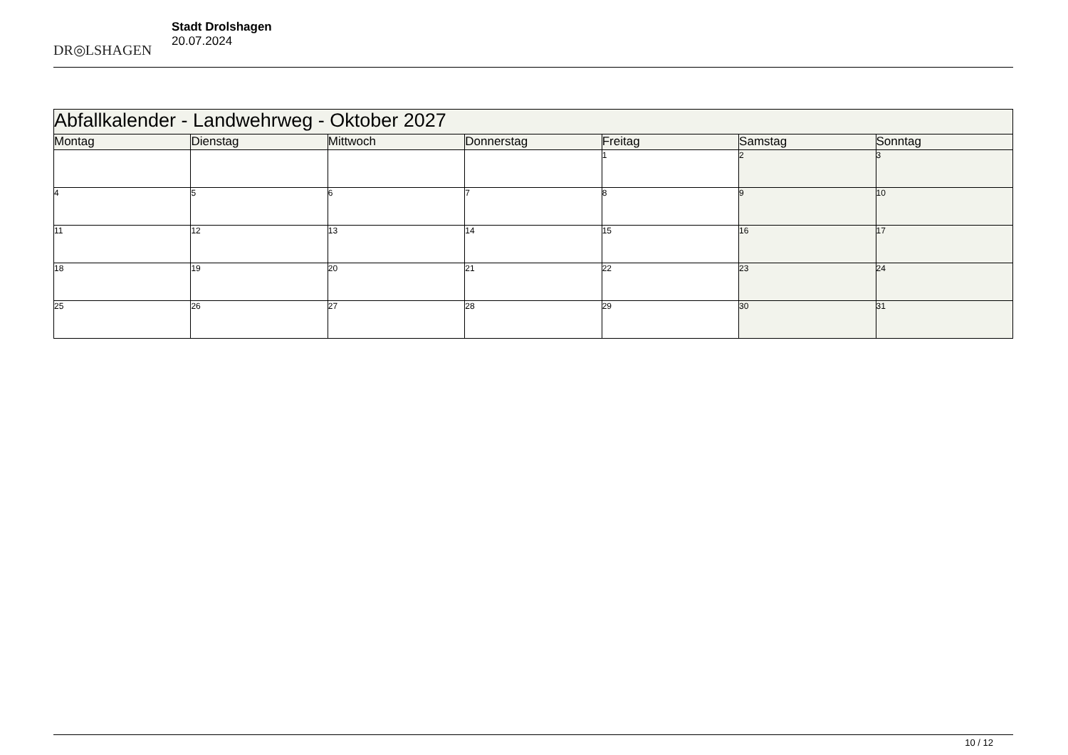DR◎LSHAGEN
Stadt Drolshagen
20.07.2024
| Abfallkalender - Landwehrweg - Oktober 2027 | | | | | | |
| --- | --- | --- | --- | --- | --- | --- |
| Montag | Dienstag | Mittwoch | Donnerstag | Freitag | Samstag | Sonntag |
| | | | | 1 | 2 | 3 |
| 4 | 5 | 6 | 7 | 8 | 9 | 10 |
| 11 | 12 | 13 | 14 | 15 | 16 | 17 |
| 18 | 19 | 20 | 21 | 22 | 23 | 24 |
| 25 | 26 | 27 | 28 | 29 | 30 | 31 |
10 / 12